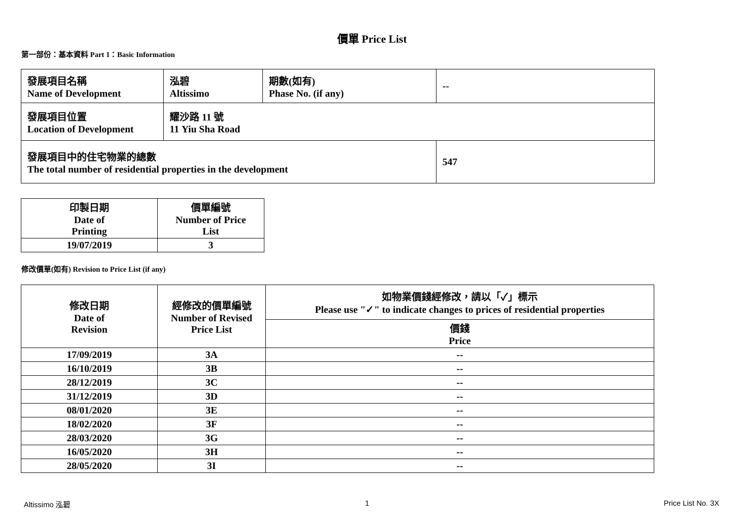價單 Price List
第一部份：基本資料 Part 1：Basic Information
| 發展項目名稱 Name of Development | 泓碧 Altissimo | 期數(如有) Phase No. (if any) | -- |
| 發展項目位置 Location of Development | 耀沙路 11 號 11 Yiu Sha Road | | |
| 發展項目中的住宅物業的總數 The total number of residential properties in the development | | | 547 |
| 印製日期 Date of Printing | 價單編號 Number of Price List |
| 19/07/2019 | 3 |
修改價單(如有) Revision to Price List (if any)
| 修改日期 Date of Revision | 經修改的價單編號 Number of Revised Price List | 如物業價錢經修改，請以「✓」標示 Please use "✓" to indicate changes to prices of residential properties |
| | | 價錢 Price |
| 17/09/2019 | 3A | -- |
| 16/10/2019 | 3B | -- |
| 28/12/2019 | 3C | -- |
| 31/12/2019 | 3D | -- |
| 08/01/2020 | 3E | -- |
| 18/02/2020 | 3F | -- |
| 28/03/2020 | 3G | -- |
| 16/05/2020 | 3H | -- |
| 28/05/2020 | 3I | -- |
Altissimo 泓碧 1 Price List No. 3X